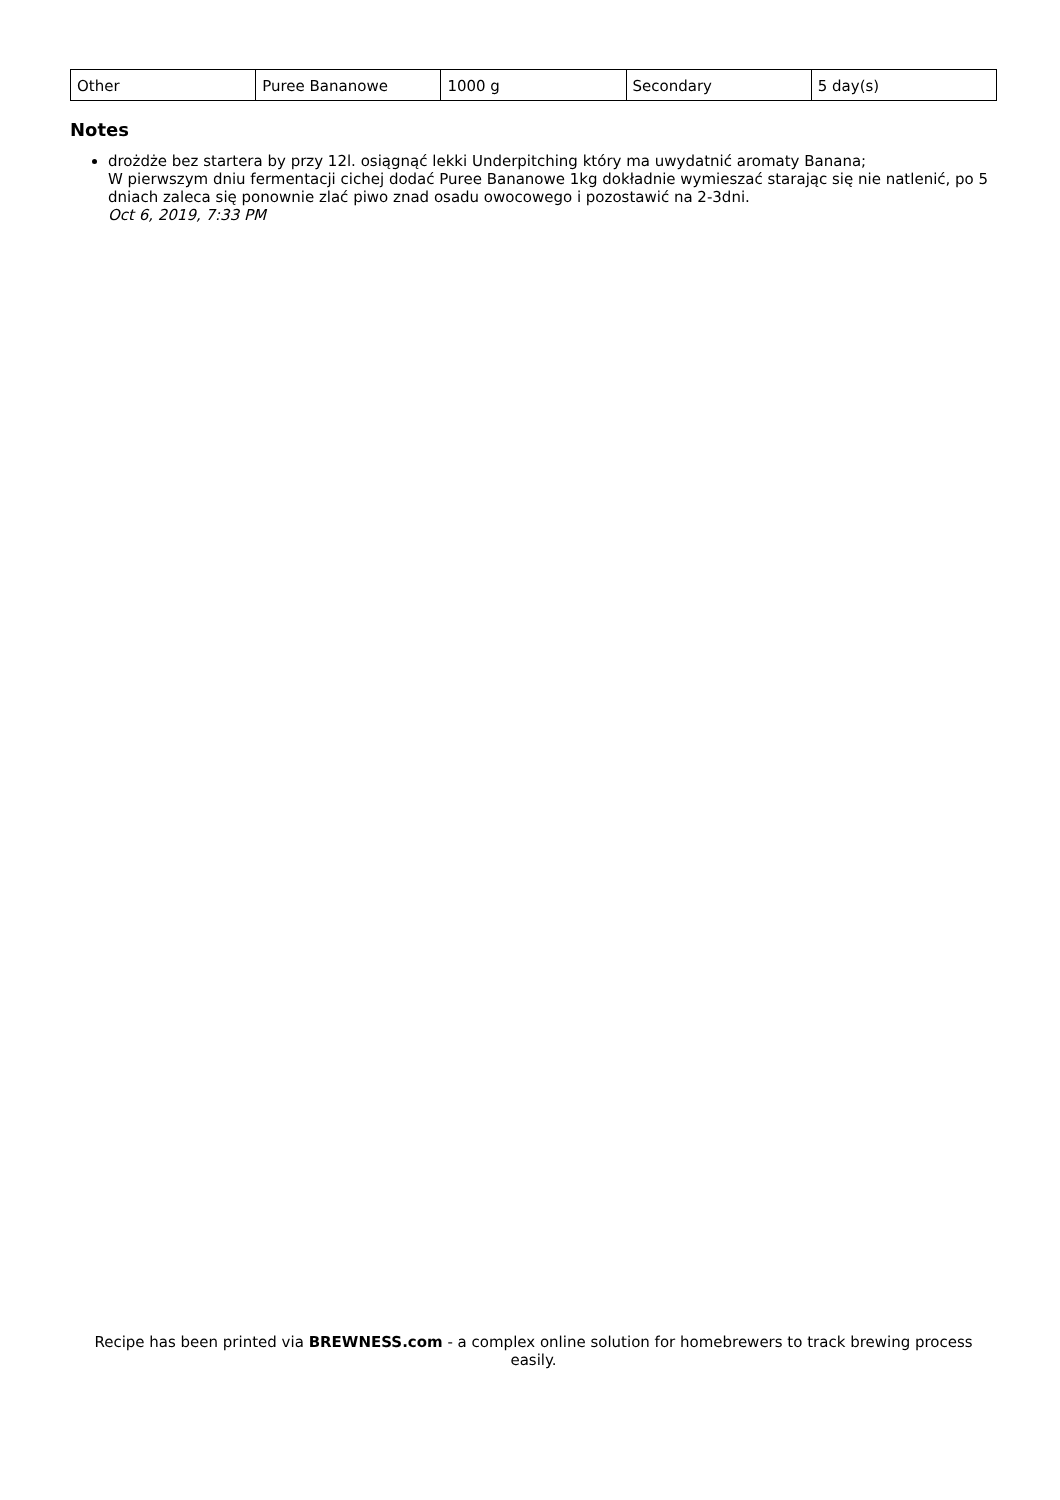| Other | Puree Bananowe | 1000 g | Secondary | 5 day(s) |
Notes
drożdże bez startera by przy 12l. osiągnąć lekki Underpitching który ma uwydatnić aromaty Banana;
W pierwszym dniu fermentacji cichej dodać Puree Bananowe 1kg dokładnie wymieszać starając się nie natlenić, po 5 dniach zaleca się ponownie zlać piwo znad osadu owocowego i pozostawić na 2-3dni.
Oct 6, 2019, 7:33 PM
Recipe has been printed via BREWNESS.com - a complex online solution for homebrewers to track brewing process easily.